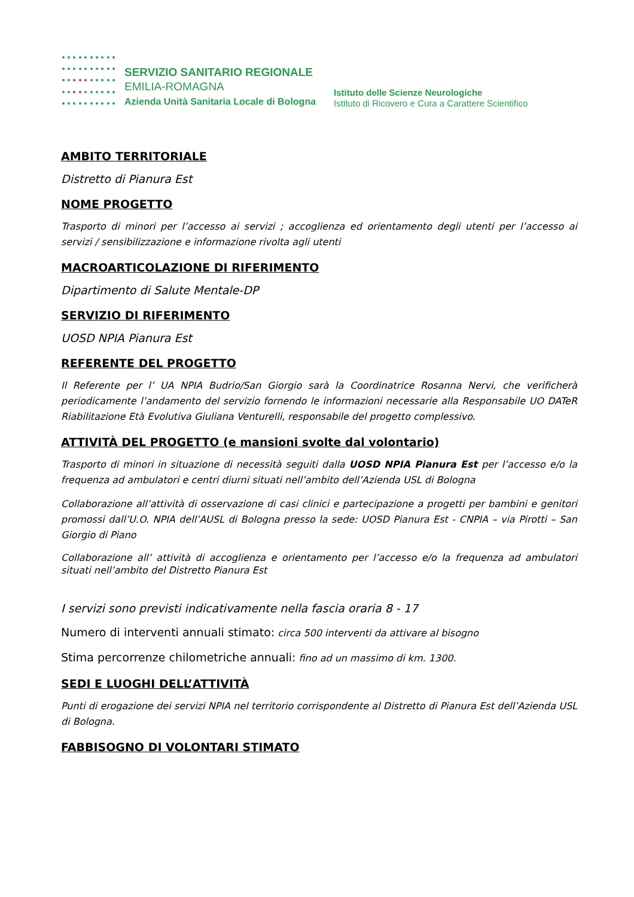SERVIZIO SANITARIO REGIONALE
EMILIA-ROMAGNA
Azienda Unità Sanitaria Locale di Bologna
Istituto delle Scienze Neurologiche
Istituto di Ricovero e Cura a Carattere Scientifico
AMBITO TERRITORIALE
Distretto di Pianura Est
NOME PROGETTO
Trasporto di minori per l’accesso ai servizi ; accoglienza ed orientamento degli utenti per l’accesso ai servizi / sensibilizzazione e informazione rivolta agli utenti
MACROARTICOLAZIONE DI RIFERIMENTO
Dipartimento di Salute Mentale-DP
SERVIZIO DI RIFERIMENTO
UOSD NPIA Pianura Est
REFERENTE DEL PROGETTO
Il Referente per l’ UA NPIA Budrio/San Giorgio sarà la Coordinatrice Rosanna Nervi, che verificherà periodicamente l’andamento del servizio fornendo le informazioni necessarie alla Responsabile UO DATeR Riabilitazione Età Evolutiva Giuliana Venturelli, responsabile del progetto complessivo.
ATTIVITÀ DEL PROGETTO (e mansioni svolte dal volontario)
Trasporto di minori in situazione di necessità seguiti dalla UOSD NPIA Pianura Est per l’accesso e/o la frequenza ad ambulatori e centri diurni situati nell’ambito dell’Azienda USL di Bologna
Collaborazione all’attività di osservazione di casi clinici e partecipazione a progetti per bambini e genitori promossi dall’U.O. NPIA dell’AUSL di Bologna presso la sede: UOSD Pianura Est - CNPIA – via Pirotti – San Giorgio di Piano
Collaborazione all’ attività di accoglienza e orientamento per l’accesso e/o la frequenza ad ambulatori situati nell’ambito del Distretto Pianura Est
I servizi sono previsti indicativamente nella fascia oraria 8 - 17
Numero di interventi annuali stimato: circa 500 interventi da attivare al bisogno
Stima percorrenze chilometriche annuali: fino ad un massimo di km. 1300.
SEDI E LUOGHI DELL’ATTIVITÀ
Punti di erogazione dei servizi NPIA nel territorio corrispondente al Distretto di Pianura Est dell’Azienda USL di Bologna.
FABBISOGNO DI VOLONTARI STIMATO